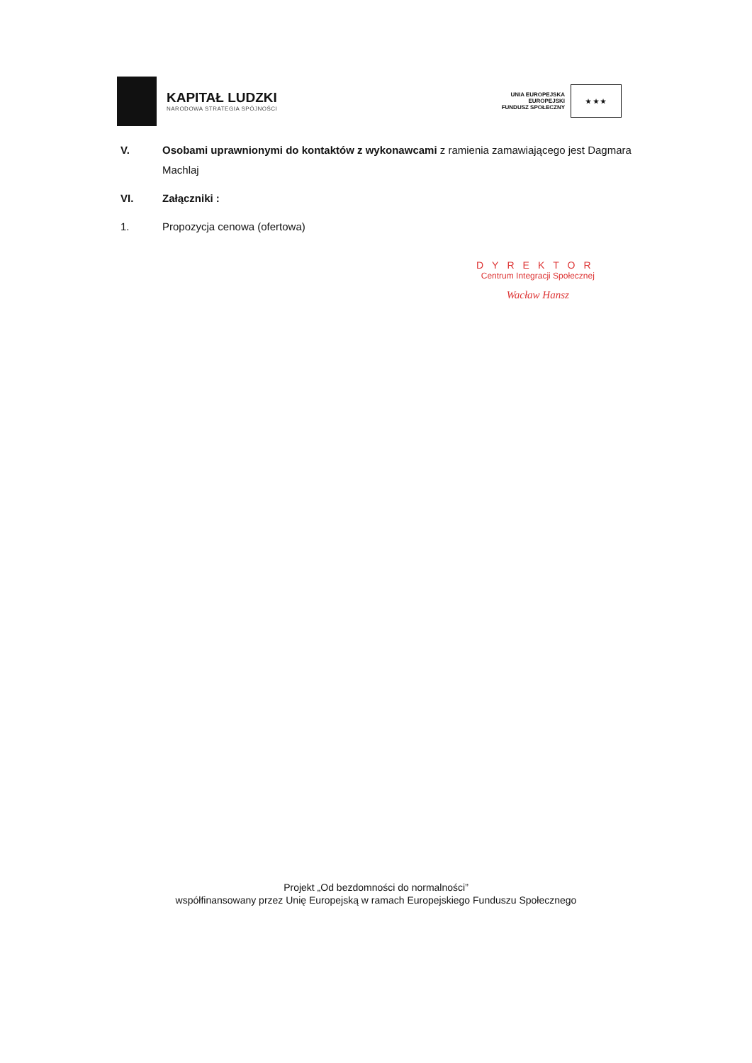KAPITAŁ LUDZKI
NARODOWA STRATEGIA SPÓJNOŚCI
UNIA EUROPEJSKA
EUROPEJSKI
FUNDUSZ SPOŁECZNY
★ ★ ★
V. Osobami uprawnionymi do kontaktów z wykonawcami z ramienia zamawiającego jest Dagmara Machlaj
VI. Załączniki :
1. Propozycja cenowa (ofertowa)
DYREKTOR
Centrum Integracji Społecznej
Wacław Hansz
Projekt „Od bezdomności do normalności”
współfinansowany przez Unię Europejską w ramach Europejskiego Funduszu Społecznego